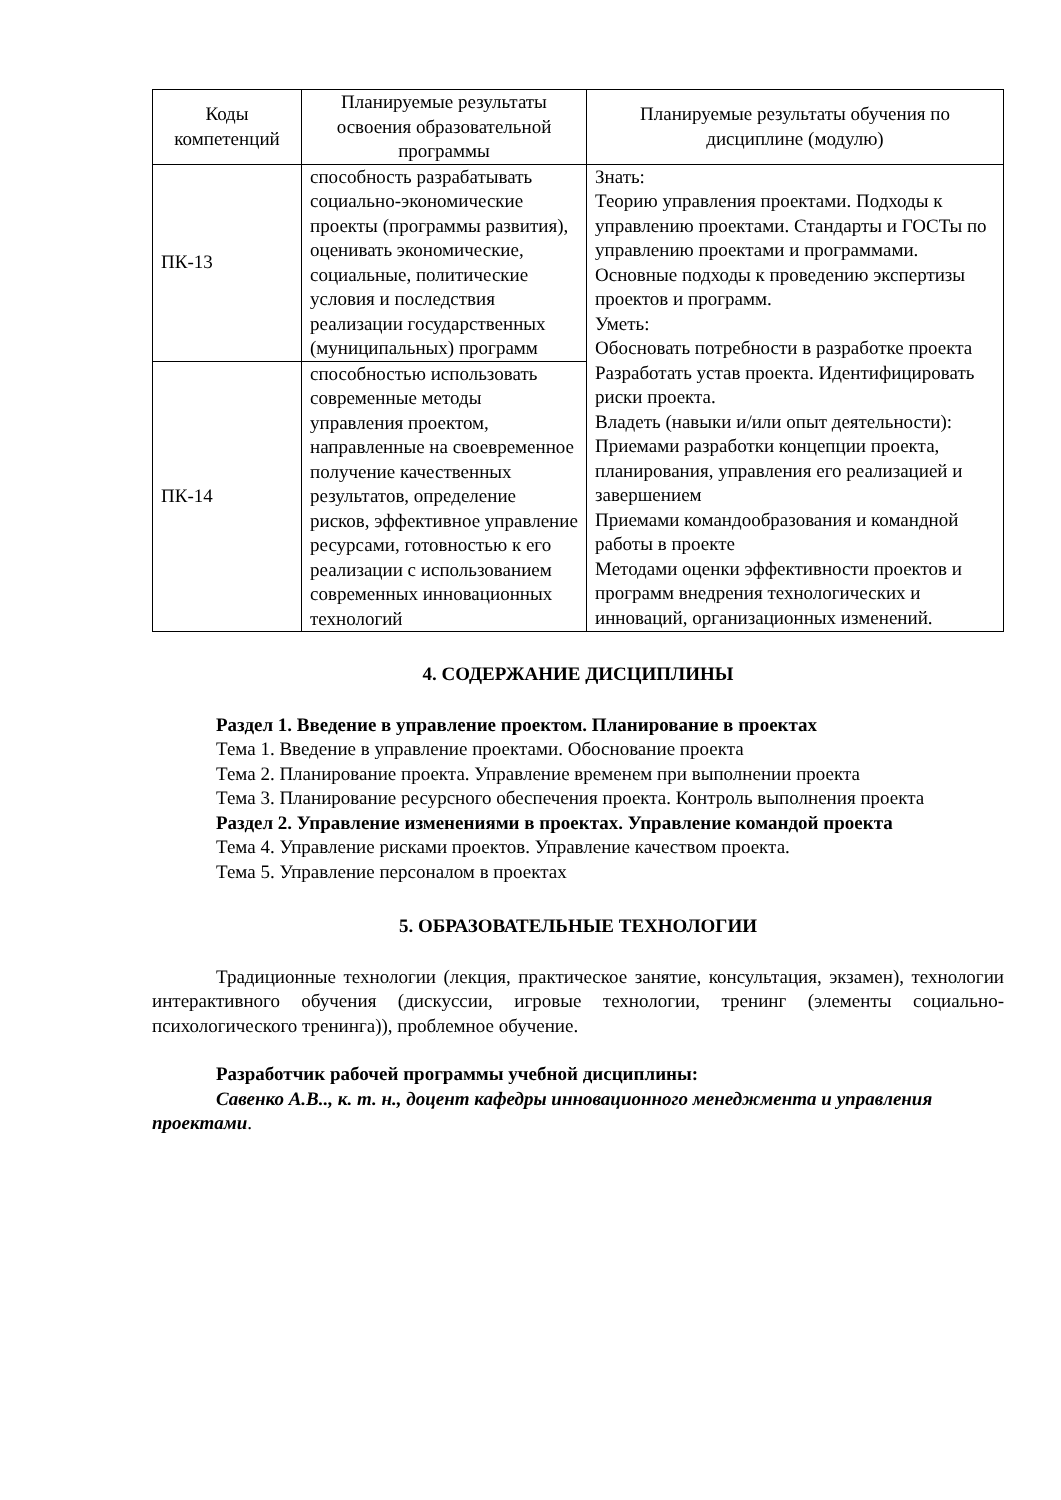| Коды компетенций | Планируемые результаты освоения образовательной программы | Планируемые результаты обучения по дисциплине (модулю) |
| --- | --- | --- |
| ПК-13 | способность разрабатывать социально-экономические проекты (программы развития), оценивать экономические, социальные, политические условия и последствия реализации государственных (муниципальных) программ | Знать: Теорию управления проектами. Подходы к управлению проектами. Стандарты и ГОСТы по управлению проектами и программами. Основные подходы к проведению экспертизы проектов и программ. Уметь: Обосновать потребности в разработке проекта Разработать устав проекта. Идентифицировать риски проекта. Владеть (навыки и/или опыт деятельности): Приемами разработки концепции проекта, планирования, управления его реализацией и завершением Приемами командообразования и командной работы в проекте Методами оценки эффективности проектов и программ внедрения технологических и инноваций, организационных изменений. |
| ПК-14 | способностью использовать современные методы управления проектом, направленные на своевременное получение качественных результатов, определение рисков, эффективное управление ресурсами, готовностью к его реализации с использованием современных инновационных технологий | |
4. СОДЕРЖАНИЕ ДИСЦИПЛИНЫ
Раздел 1. Введение в управление проектом. Планирование в проектах
Тема 1. Введение в управление проектами. Обоснование проекта
Тема 2. Планирование проекта. Управление временем при выполнении проекта
Тема 3. Планирование ресурсного обеспечения проекта. Контроль выполнения проекта
Раздел 2. Управление изменениями в проектах. Управление командой проекта
Тема 4. Управление рисками проектов. Управление качеством проекта.
Тема 5. Управление персоналом в проектах
5. ОБРАЗОВАТЕЛЬНЫЕ ТЕХНОЛОГИИ
Традиционные технологии (лекция, практическое занятие, консультация, экзамен), технологии интерактивного обучения (дискуссии, игровые технологии, тренинг (элементы социально-психологического тренинга)), проблемное обучение.
Разработчик рабочей программы учебной дисциплины:
Савенко А.В.., к. т. н., доцент кафедры инновационного менеджмента и управления проектами.